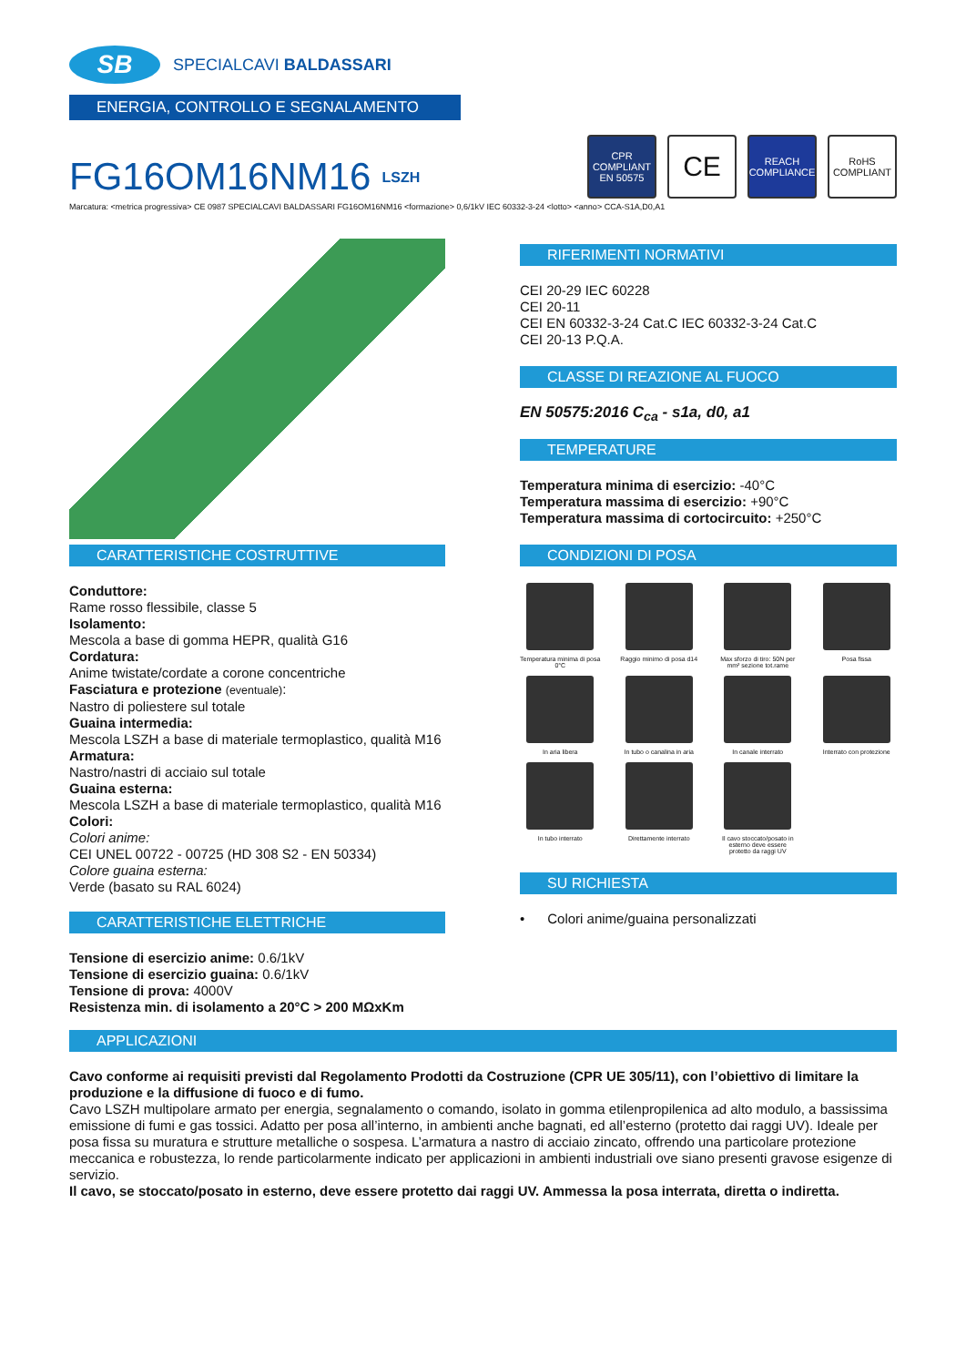SB
SPECIALCAVI BALDASSARI
ENERGIA, CONTROLLO E SEGNALAMENTO
FG16OM16NM16
LSZH
CPR
COMPLIANT
EN 50575
CE
REACH
COMPLIANCE
RoHS
COMPLIANT
Marcatura: <metrica progressiva> CE 0987 SPECIALCAVI BALDASSARI FG16OM16NM16 <formazione> 0,6/1kV IEC 60332-3-24 <lotto> <anno> CCA-S1A,D0,A1
CARATTERISTICHE COSTRUTTIVE
Conduttore:
Rame rosso flessibile, classe 5
Isolamento:
Mescola a base di gomma HEPR, qualità G16
Cordatura:
Anime twistate/cordate a corone concentriche
Fasciatura e protezione (eventuale):
Nastro di poliestere sul totale
Guaina intermedia:
Mescola LSZH a base di materiale termoplastico, qualità M16
Armatura:
Nastro/nastri di acciaio sul totale
Guaina esterna:
Mescola LSZH a base di materiale termoplastico, qualità M16
Colori:
Colori anime:
CEI UNEL 00722 - 00725 (HD 308 S2 - EN 50334)
Colore guaina esterna:
Verde (basato su RAL 6024)
CARATTERISTICHE ELETTRICHE
Tensione di esercizio anime: 0.6/1kV
Tensione di esercizio guaina: 0.6/1kV
Tensione di prova: 4000V
Resistenza min. di isolamento a 20°C > 200 MΩxKm
RIFERIMENTI NORMATIVI
CEI 20-29 IEC 60228
CEI 20-11
CEI EN 60332-3-24 Cat.C IEC 60332-3-24 Cat.C
CEI 20-13 P.Q.A.
CLASSE DI REAZIONE AL FUOCO
EN 50575:2016 C<sub>ca</sub> - s1a, d0, a1
TEMPERATURE
Temperatura minima di esercizio: -40°C
Temperatura massima di esercizio: +90°C
Temperatura massima di cortocircuito: +250°C
CONDIZIONI DI POSA
Temperatura minima di posa 0°C
Raggio minimo di posa d14
Max sforzo di tiro: 50N per mm² sezione tot.rame
Posa fissa
In aria libera
In tubo o canalina in aria
In canale interrato
Interrato con protezione
In tubo interrato
Direttamente interrato
Il cavo stoccato/posato in esterno deve essere protetto da raggi UV
SU RICHIESTA
• Colori anime/guaina personalizzati
APPLICAZIONI
Cavo conforme ai requisiti previsti dal Regolamento Prodotti da Costruzione (CPR UE 305/11), con l’obiettivo di limitare la produzione e la diffusione di fuoco e di fumo.
Cavo LSZH multipolare armato per energia, segnalamento o comando, isolato in gomma etilenpropilenica ad alto modulo, a bassissima emissione di fumi e gas tossici. Adatto per posa all’interno, in ambienti anche bagnati, ed all’esterno (protetto dai raggi UV). Ideale per posa fissa su muratura e strutture metalliche o sospesa. L’armatura a nastro di acciaio zincato, offrendo una particolare protezione meccanica e robustezza, lo rende particolarmente indicato per applicazioni in ambienti industriali ove siano presenti gravose esigenze di servizio.
Il cavo, se stoccato/posato in esterno, deve essere protetto dai raggi UV. Ammessa la posa interrata, diretta o indiretta.